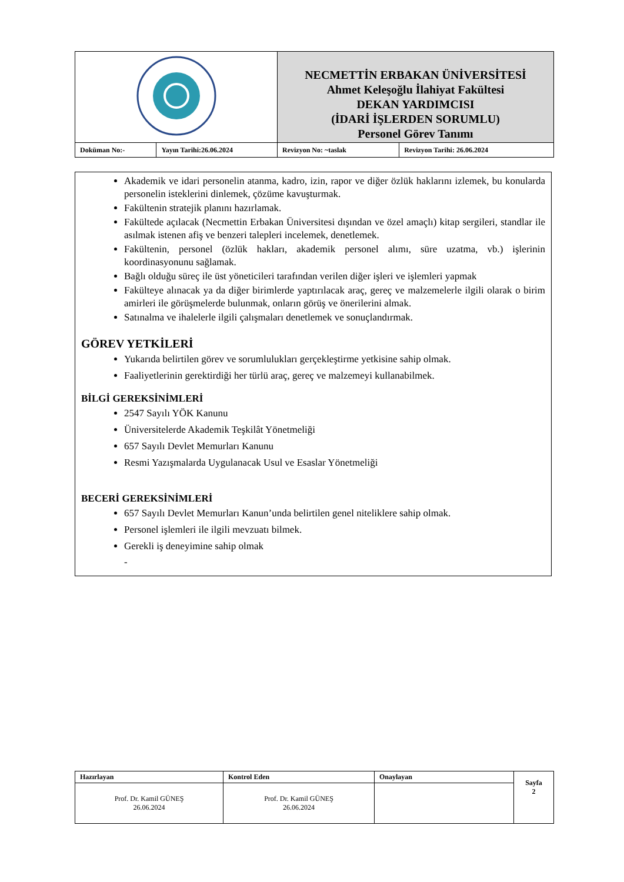| | | NECMETTİN ERBAKAN ÜNİVERSİTESİ Ahmet Keleşoğlu İlahiyat Fakültesi DEKAN YARDIMCISI (İDARİ İŞLERDEN SORUMLU) Personel Görev Tanımı | |
| Doküman No:- | Yayın Tarihi:26.06.2024 | Revizyon No: ~taslak | Revizyon Tarihi: 26.06.2024 |
Akademik ve idari personelin atanma, kadro, izin, rapor ve diğer özlük haklarını izlemek, bu konularda personelin isteklerini dinlemek, çözüme kavuşturmak.
Fakültenin stratejik planını hazırlamak.
Fakültede açılacak (Necmettin Erbakan Üniversitesi dışından ve özel amaçlı) kitap sergileri, standlar ile asılmak istenen afiş ve benzeri talepleri incelemek, denetlemek.
Fakültenin, personel (özlük hakları, akademik personel alımı, süre uzatma, vb.) işlerinin koordinasyonunu sağlamak.
Bağlı olduğu süreç ile üst yöneticileri tarafından verilen diğer işleri ve işlemleri yapmak
Fakülteye alınacak ya da diğer birimlerde yaptırılacak araç, gereç ve malzemelerle ilgili olarak o birim amirleri ile görüşmelerde bulunmak, onların görüş ve önerilerini almak.
Satınalma ve ihalelerle ilgili çalışmaları denetlemek ve sonuçlandırmak.
GÖREV YETKİLERİ
Yukarıda belirtilen görev ve sorumlulukları gerçekleştirme yetkisine sahip olmak.
Faaliyetlerinin gerektirdiği her türlü araç, gereç ve malzemeyi kullanabilmek.
BİLGİ GEREKSİNİMLERİ
2547 Sayılı YÖK Kanunu
Üniversitelerde Akademik Teşkilât Yönetmeliği
657 Sayılı Devlet Memurları Kanunu
Resmi Yazışmalarda Uygulanacak Usul ve Esaslar Yönetmeliği
BECERİ GEREKSİNİMLERİ
657 Sayılı Devlet Memurları Kanun’unda belirtilen genel niteliklere sahip olmak.
Personel işlemleri ile ilgili mevzuatı bilmek.
Gerekli iş deneyimine sahip olmak
-
| Hazırlayan | Kontrol Eden | Onaylayan | Sayfa 2 |
| Prof. Dr. Kamil GÜNEŞ 26.06.2024 | Prof. Dr. Kamil GÜNEŞ 26.06.2024 | | |